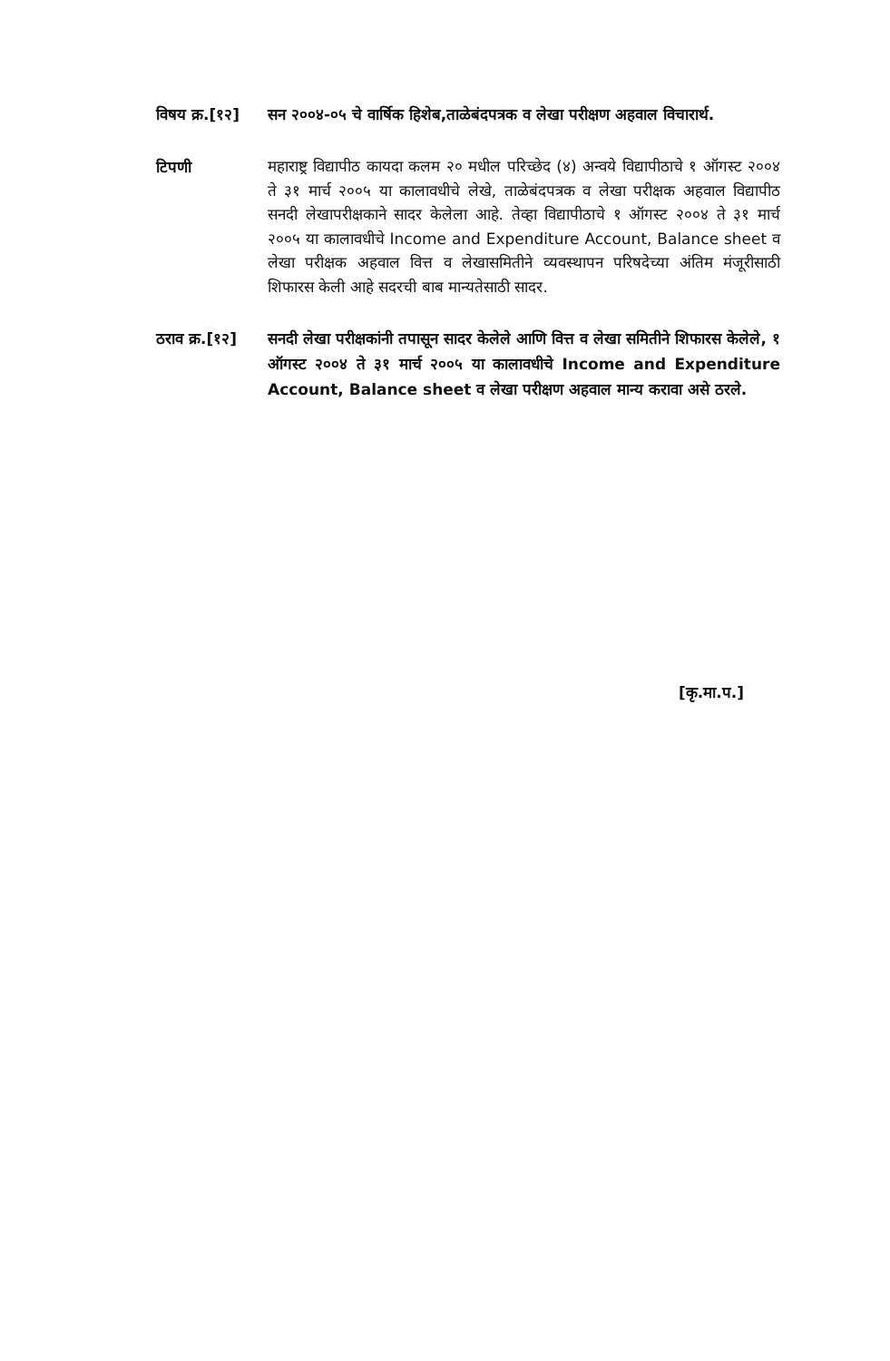विषय क्र.[१२]
सन २००४-०५ चे वार्षिक हिशेब,ताळेबंदपत्रक व लेखा परीक्षण अहवाल विचारार्थ.
टिपणी
महाराष्ट्र विद्यापीठ कायदा कलम २० मधील परिच्छेद (४) अन्वये विद्यापीठाचे १ ऑगस्ट २००४ ते ३१ मार्च २००५ या कालावधीचे लेखे, ताळेबंदपत्रक व लेखा परीक्षक अहवाल विद्यापीठ सनदी लेखापरीक्षकाने सादर केलेला आहे. तेव्हा विद्यापीठाचे १ ऑगस्ट २००४ ते ३१ मार्च २००५ या कालावधीचे Income and Expenditure Account, Balance sheet व लेखा परीक्षक अहवाल वित्त व लेखासमितीने व्यवस्थापन परिषदेच्या अंतिम मंजूरीसाठी शिफारस केली आहे सदरची बाब मान्यतेसाठी सादर.
ठराव क्र.[१२]
सनदी लेखा परीक्षकांनी तपासून सादर केलेले आणि वित्त व लेखा समितीने शिफारस केलेले, १ ऑगस्ट २००४ ते ३१ मार्च २००५ या कालावधीचे Income and Expenditure Account, Balance sheet व लेखा परीक्षण अहवाल मान्य करावा असे ठरले.
[कृ.मा.प.]